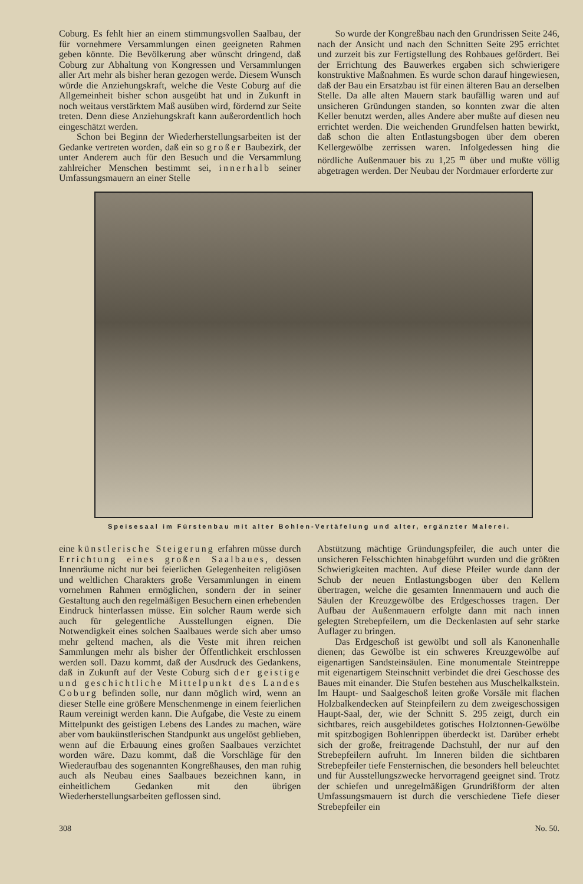Coburg. Es fehlt hier an einem stimmungsvollen Saalbau, der für vornehmere Versammlungen einen geeigneten Rahmen geben könnte. Die Bevölkerung aber wünscht dringend, daß Coburg zur Abhaltung von Kongressen und Versammlungen aller Art mehr als bisher heran gezogen werde. Diesem Wunsch würde die Anziehungskraft, welche die Veste Coburg auf die Allgemeinheit bisher schon ausgeübt hat und in Zukunft in noch weitaus verstärktem Maß ausüben wird, fördernd zur Seite treten. Denn diese Anziehungskraft kann außerordentlich hoch eingeschätzt werden.
Schon bei Beginn der Wiederherstellungsarbeiten ist der Gedanke vertreten worden, daß ein so großer Baubezirk, der unter Anderem auch für den Besuch und die Versammlung zahlreicher Menschen bestimmt sei, innerhalb seiner Umfassungsmauern an einer Stelle
So wurde der Kongreßbau nach den Grundrissen Seite 246, nach der Ansicht und nach den Schnitten Seite 295 errichtet und zurzeit bis zur Fertigstellung des Rohbaues gefördert. Bei der Errichtung des Bauwerkes ergaben sich schwierigere konstruktive Maßnahmen. Es wurde schon darauf hingewiesen, daß der Bau ein Ersatzbau ist für einen älteren Bau an derselben Stelle. Da alle alten Mauern stark baufällig waren und auf unsicheren Gründungen standen, so konnten zwar die alten Keller benutzt werden, alles Andere aber mußte auf diesen neu errichtet werden. Die weichenden Grundfelsen hatten bewirkt, daß schon die alten Entlastungsbogen über dem oberen Kellergewölbe zerrissen waren. Infolgedessen hing die nördliche Außenmauer bis zu 1,25 <sup>m</sup> über und mußte völlig abgetragen werden. Der Neubau der Nordmauer erforderte zur
Speisesaal im Fürstenbau mit alter Bohlen-Vertäfelung und alter, ergänzter Malerei.
eine künstlerische Steigerung erfahren müsse durch Errichtung eines großen Saalbaues, dessen Innenräume nicht nur bei feierlichen Gelegenheiten religiösen und weltlichen Charakters große Versammlungen in einem vornehmen Rahmen ermöglichen, sondern der in seiner Gestaltung auch den regelmäßigen Besuchern einen erhebenden Eindruck hinterlassen müsse. Ein solcher Raum werde sich auch für gelegentliche Ausstellungen eignen. Die Notwendigkeit eines solchen Saalbaues werde sich aber umso mehr geltend machen, als die Veste mit ihren reichen Sammlungen mehr als bisher der Öffentlichkeit erschlossen werden soll. Dazu kommt, daß der Ausdruck des Gedankens, daß in Zukunft auf der Veste Coburg sich der geistige und geschichtliche Mittelpunkt des Landes Coburg befinden solle, nur dann möglich wird, wenn an dieser Stelle eine größere Menschenmenge in einem feierlichen Raum vereinigt werden kann. Die Aufgabe, die Veste zu einem Mittelpunkt des geistigen Lebens des Landes zu machen, wäre aber vom baukünstlerischen Standpunkt aus ungelöst geblieben, wenn auf die Erbauung eines großen Saalbaues verzichtet worden wäre. Dazu kommt, daß die Vorschläge für den Wiederaufbau des sogenannten Kongreßhauses, den man ruhig auch als Neubau eines Saalbaues bezeichnen kann, in einheitlichem Gedanken mit den übrigen Wiederherstellungsarbeiten geflossen sind.
Abstützung mächtige Gründungspfeiler, die auch unter die unsicheren Felsschichten hinabgeführt wurden und die größten Schwierigkeiten machten. Auf diese Pfeiler wurde dann der Schub der neuen Entlastungsbogen über den Kellern übertragen, welche die gesamten Innenmauern und auch die Säulen der Kreuzgewölbe des Erdgeschosses tragen. Der Aufbau der Außenmauern erfolgte dann mit nach innen gelegten Strebepfeilern, um die Deckenlasten auf sehr starke Auflager zu bringen.
Das Erdgeschoß ist gewölbt und soll als Kanonenhalle dienen; das Gewölbe ist ein schweres Kreuzgewölbe auf eigenartigen Sandsteinsäulen. Eine monumentale Steintreppe mit eigenartigem Steinschnitt verbindet die drei Geschosse des Baues mit einander. Die Stufen bestehen aus Muschelkalkstein. Im Haupt- und Saalgeschoß leiten große Vorsäle mit flachen Holzbalkendecken auf Steinpfeilern zu dem zweigeschossigen Haupt-Saal, der, wie der Schnitt S. 295 zeigt, durch ein sichtbares, reich ausgebildetes gotisches Holztonnen-Gewölbe mit spitzbogigen Bohlenrippen überdeckt ist. Darüber erhebt sich der große, freitragende Dachstuhl, der nur auf den Strebepfeilern aufruht. Im Inneren bilden die sichtbaren Strebepfeiler tiefe Fensternischen, die besonders hell beleuchtet und für Ausstellungszwecke hervorragend geeignet sind. Trotz der schiefen und unregelmäßigen Grundrißform der alten Umfassungsmauern ist durch die verschiedene Tiefe dieser Strebepfeiler ein
308 No. 50.